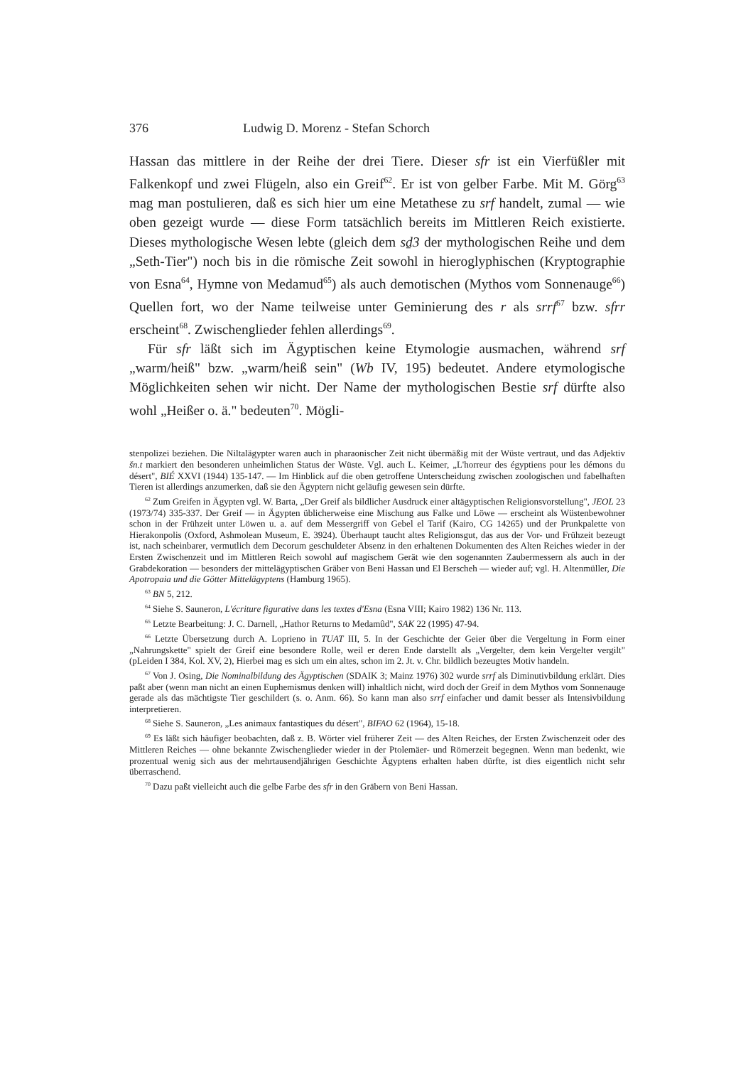376 Ludwig D. Morenz - Stefan Schorch
Hassan das mittlere in der Reihe der drei Tiere. Dieser sfr ist ein Vierfüßler mit Falkenkopf und zwei Flügeln, also ein Greif<sup>62</sup>. Er ist von gelber Farbe. Mit M. Görg<sup>63</sup> mag man postulieren, daß es sich hier um eine Metathese zu srf handelt, zumal — wie oben gezeigt wurde — diese Form tatsächlich bereits im Mittleren Reich existierte. Dieses mythologische Wesen lebte (gleich dem sḏ3 der mythologischen Reihe und dem „Seth-Tier") noch bis in die römische Zeit sowohl in hieroglyphischen (Kryptographie von Esna<sup>64</sup>, Hymne von Medamud<sup>65</sup>) als auch demotischen (Mythos vom Sonnenauge<sup>66</sup>) Quellen fort, wo der Name teilweise unter Geminierung des r als srrf<sup>67</sup> bzw. sfrr erscheint<sup>68</sup>. Zwischenglieder fehlen allerdings<sup>69</sup>.
Für sfr läßt sich im Ägyptischen keine Etymologie ausmachen, während srf „warm/heiß" bzw. „warm/heiß sein" (Wb IV, 195) bedeutet. Andere etymologische Möglichkeiten sehen wir nicht. Der Name der mythologischen Bestie srf dürfte also wohl „Heißer o. ä." bedeuten<sup>70</sup>. Mögli-
stenpolizei beziehen. Die Niltalägypter waren auch in pharaonischer Zeit nicht übermäßig mit der Wüste vertraut, und das Adjektiv šn.t markiert den besonderen unheimlichen Status der Wüste. Vgl. auch L. Keimer, „L'horreur des égyptiens pour les démons du désert", BIÉ XXVI (1944) 135-147. — Im Hinblick auf die oben getroffene Unterscheidung zwischen zoologischen und fabelhaften Tieren ist allerdings anzumerken, daß sie den Ägyptern nicht geläufig gewesen sein dürfte.
<sup>62</sup> Zum Greifen in Ägypten vgl. W. Barta, „Der Greif als bildlicher Ausdruck einer altägyptischen Religionsvorstellung", JEOL 23 (1973/74) 335-337. Der Greif — in Ägypten üblicherweise eine Mischung aus Falke und Löwe — erscheint als Wüstenbewohner schon in der Frühzeit unter Löwen u. a. auf dem Messergriff von Gebel el Tarif (Kairo, CG 14265) und der Prunkpalette von Hierakonpolis (Oxford, Ashmolean Museum, E. 3924). Überhaupt taucht altes Religionsgut, das aus der Vor- und Frühzeit bezeugt ist, nach scheinbarer, vermutlich dem Decorum geschuldeter Absenz in den erhaltenen Dokumenten des Alten Reiches wieder in der Ersten Zwischenzeit und im Mittleren Reich sowohl auf magischem Gerät wie den sogenannten Zaubermessern als auch in der Grabdekoration — besonders der mittelägyptischen Gräber von Beni Hassan und El Berscheh — wieder auf; vgl. H. Altenmüller, Die Apotropaia und die Götter Mittelägyptens (Hamburg 1965).
<sup>63</sup> BN 5, 212.
<sup>64</sup> Siehe S. Sauneron, L'écriture figurative dans les textes d'Esna (Esna VIII; Kairo 1982) 136 Nr. 113.
<sup>65</sup> Letzte Bearbeitung: J. C. Darnell, „Hathor Returns to Medamûd", SAK 22 (1995) 47-94.
<sup>66</sup> Letzte Übersetzung durch A. Loprieno in TUAT III, 5. In der Geschichte der Geier über die Vergeltung in Form einer „Nahrungskette" spielt der Greif eine besondere Rolle, weil er deren Ende darstellt als „Vergelter, dem kein Vergelter vergilt" (pLeiden I 384, Kol. XV, 2), Hierbei mag es sich um ein altes, schon im 2. Jt. v. Chr. bildlich bezeugtes Motiv handeln.
<sup>67</sup> Von J. Osing, Die Nominalbildung des Ägyptischen (SDAIK 3; Mainz 1976) 302 wurde srrf als Diminutivbildung erklärt. Dies paßt aber (wenn man nicht an einen Euphemismus denken will) inhaltlich nicht, wird doch der Greif in dem Mythos vom Sonnenauge gerade als das mächtigste Tier geschildert (s. o. Anm. 66). So kann man also srrf einfacher und damit besser als Intensivbildung interpretieren.
<sup>68</sup> Siehe S. Sauneron, „Les animaux fantastiques du désert", BIFAO 62 (1964), 15-18.
<sup>69</sup> Es läßt sich häufiger beobachten, daß z. B. Wörter viel früherer Zeit — des Alten Reiches, der Ersten Zwischenzeit oder des Mittleren Reiches — ohne bekannte Zwischenglieder wieder in der Ptolemäer- und Römerzeit begegnen. Wenn man bedenkt, wie prozentual wenig sich aus der mehrtausendjährigen Geschichte Ägyptens erhalten haben dürfte, ist dies eigentlich nicht sehr überraschend.
<sup>70</sup> Dazu paßt vielleicht auch die gelbe Farbe des sfr in den Gräbern von Beni Hassan.